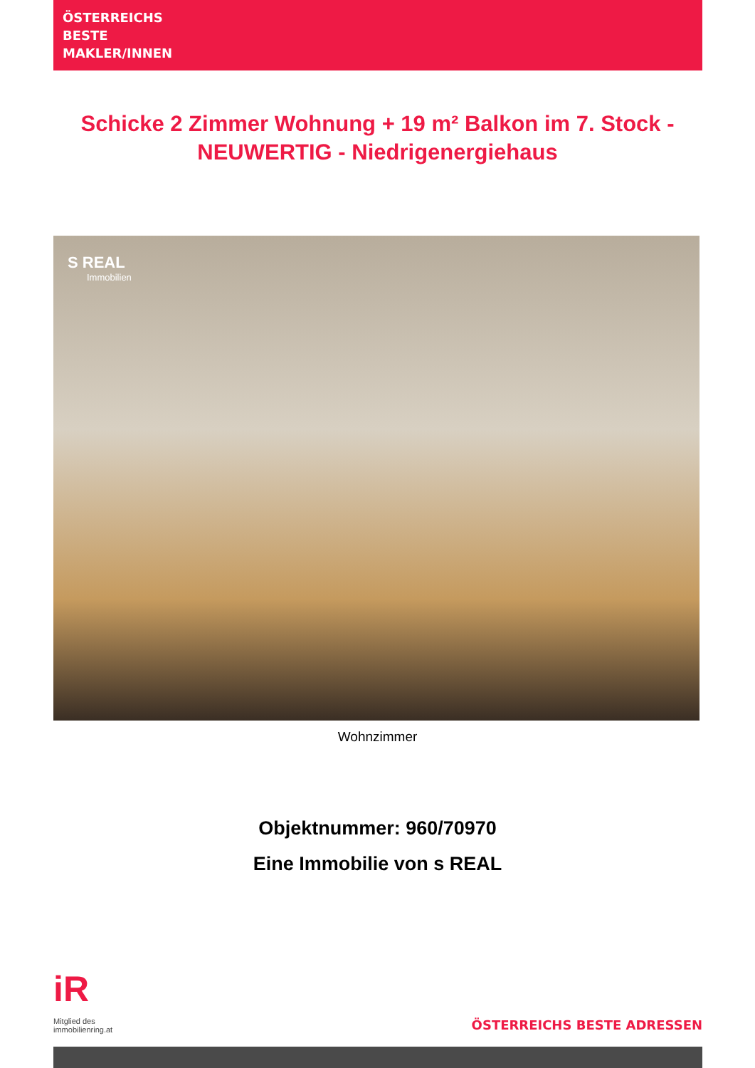ÖSTERREICHS
BESTE
MAKLER/INNEN
Schicke 2 Zimmer Wohnung + 19 m² Balkon im 7. Stock - NEUWERTIG - Niedrigenergiehaus
S REAL
Immobilien
Wohnzimmer
Objektnummer: 960/70970
Eine Immobilie von s REAL
iR
Mitglied des
immobilienring.at
ÖSTERREICHS BESTE ADRESSEN